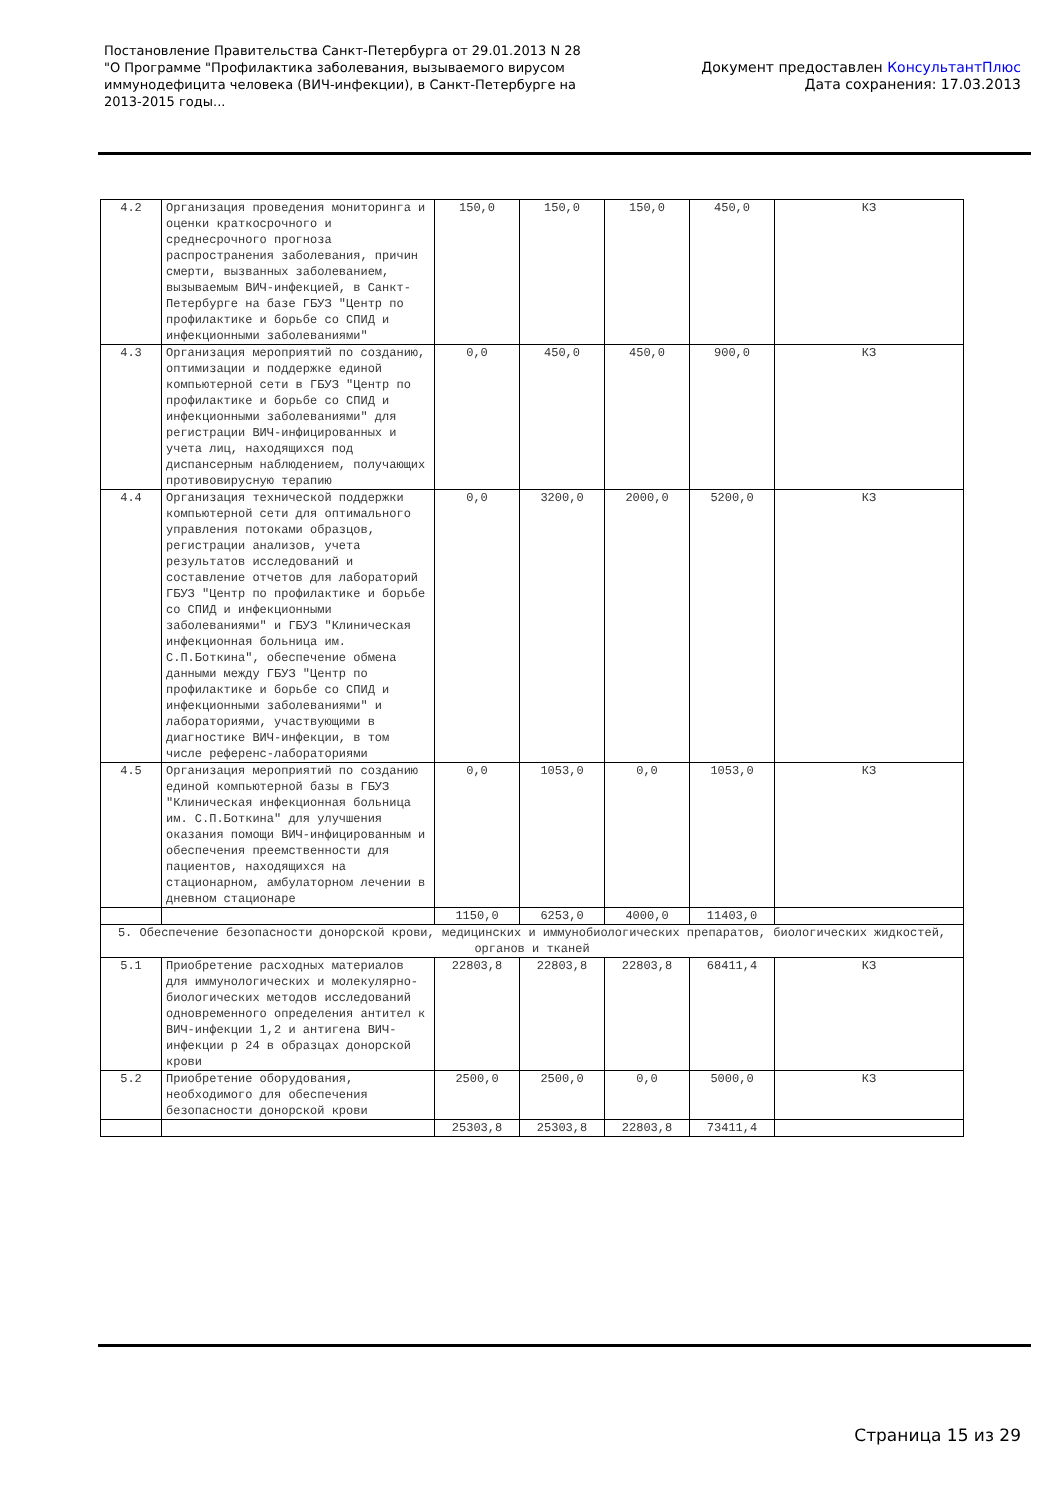Постановление Правительства Санкт-Петербурга от 29.01.2013 N 28
"О Программе "Профилактика заболевания, вызываемого вирусом
иммунодефицита человека (ВИЧ-инфекции), в Санкт-Петербурге на
2013-2015 годы...
Документ предоставлен КонсультантПлюс
Дата сохранения: 17.03.2013
| 4.2 | Организация проведения мониторинга и оценки краткосрочного и среднесрочного прогноза распространения заболевания, причин смерти, вызванных заболеванием, вызываемым ВИЧ-инфекцией, в Санкт-Петербурге на базе ГБУЗ "Центр по профилактике и борьбе со СПИД и инфекционными заболеваниями" | 150,0 | 150,0 | 150,0 | 450,0 | КЗ |
| 4.3 | Организация мероприятий по созданию, оптимизации и поддержке единой компьютерной сети в ГБУЗ "Центр по профилактике и борьбе со СПИД и инфекционными заболеваниями" для регистрации ВИЧ-инфицированных и учета лиц, находящихся под диспансерным наблюдением, получающих противовирусную терапию | 0,0 | 450,0 | 450,0 | 900,0 | КЗ |
| 4.4 | Организация технической поддержки компьютерной сети для оптимального управления потоками образцов, регистрации анализов, учета результатов исследований и составление отчетов для лабораторий ГБУЗ "Центр по профилактике и борьбе со СПИД и инфекционными заболеваниями" и ГБУЗ "Клиническая инфекционная больница им. С.П.Боткина", обеспечение обмена данными между ГБУЗ "Центр по профилактике и борьбе со СПИД и инфекционными заболеваниями" и лабораториями, участвующими в диагностике ВИЧ-инфекции, в том числе референс-лабораториями | 0,0 | 3200,0 | 2000,0 | 5200,0 | КЗ |
| 4.5 | Организация мероприятий по созданию единой компьютерной базы в ГБУЗ "Клиническая инфекционная больница им. С.П.Боткина" для улучшения оказания помощи ВИЧ-инфицированным и обеспечения преемственности для пациентов, находящихся на стационарном, амбулаторном лечении в дневном стационаре | 0,0 | 1053,0 | 0,0 | 1053,0 | КЗ |
| | | 1150,0 | 6253,0 | 4000,0 | 11403,0 | |
| 5. Обеспечение безопасности донорской крови, медицинских и иммунобиологических препаратов, биологических жидкостей, органов и тканей | | | | | | |
| 5.1 | Приобретение расходных материалов для иммунологических и молекулярно-биологических методов исследований одновременного определения антител к ВИЧ-инфекции 1,2 и антигена ВИЧ-инфекции р 24 в образцах донорской крови | 22803,8 | 22803,8 | 22803,8 | 68411,4 | КЗ |
| 5.2 | Приобретение оборудования, необходимого для обеспечения безопасности донорской крови | 2500,0 | 2500,0 | 0,0 | 5000,0 | КЗ |
| | | 25303,8 | 25303,8 | 22803,8 | 73411,4 | |
Страница 15 из 29